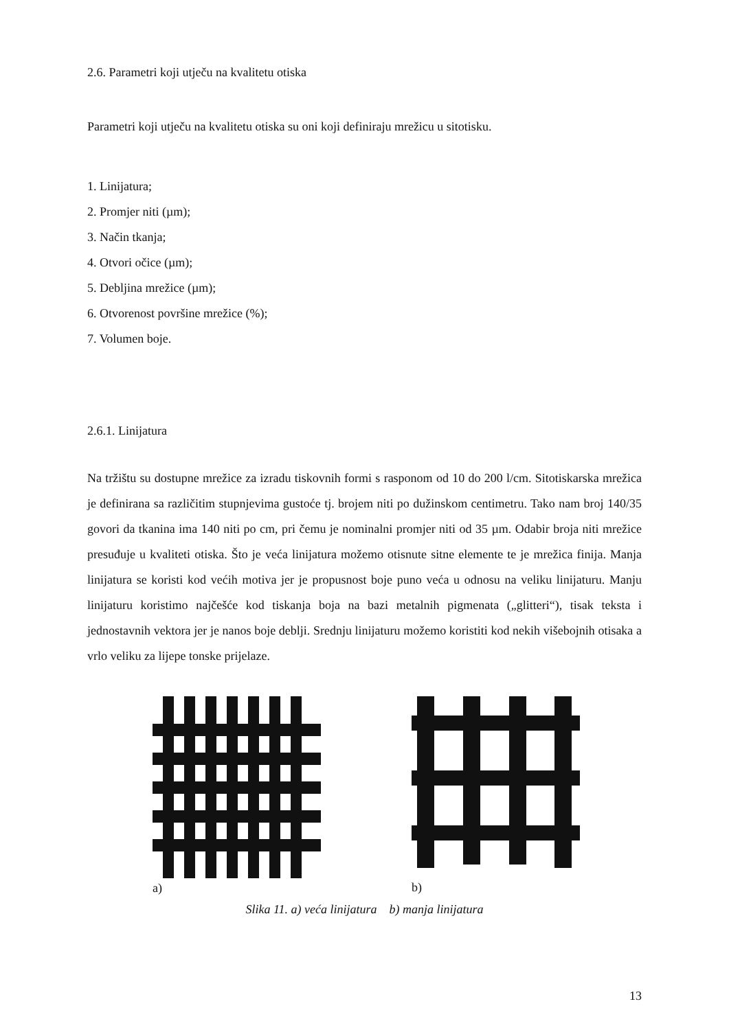2.6. Parametri koji utječu na kvalitetu otiska
Parametri koji utječu na kvalitetu otiska su oni koji definiraju mrežicu u sitotisku.
1. Linijatura;
2. Promjer niti (µm);
3. Način tkanja;
4. Otvori očice (µm);
5. Debljina mrežice (µm);
6. Otvorenost površine mrežice (%);
7. Volumen boje.
2.6.1. Linijatura
Na tržištu su dostupne mrežice za izradu tiskovnih formi s rasponom od 10 do 200 l/cm. Sitotiskarska mrežica je definirana sa različitim stupnjevima gustoće tj. brojem niti po dužinskom centimetru. Tako nam broj 140/35 govori da tkanina ima 140 niti po cm, pri čemu je nominalni promjer niti od 35 µm. Odabir broja niti mrežice presuđuje u kvaliteti otiska. Što je veća linijatura možemo otisnute sitne elemente te je mrežica finija. Manja linijatura se koristi kod većih motiva jer je propusnost boje puno veća u odnosu na veliku linijaturu. Manju linijaturu koristimo najčešće kod tiskanja boja na bazi metalnih pigmenata („glitteri“), tisak teksta i jednostavnih vektora jer je nanos boje deblji. Srednju linijaturu možemo koristiti kod nekih višebojnih otisaka a vrlo veliku za lijepe tonske prijelaze.
a)
b)
Slika 11. a) veća linijatura b) manja linijatura
13